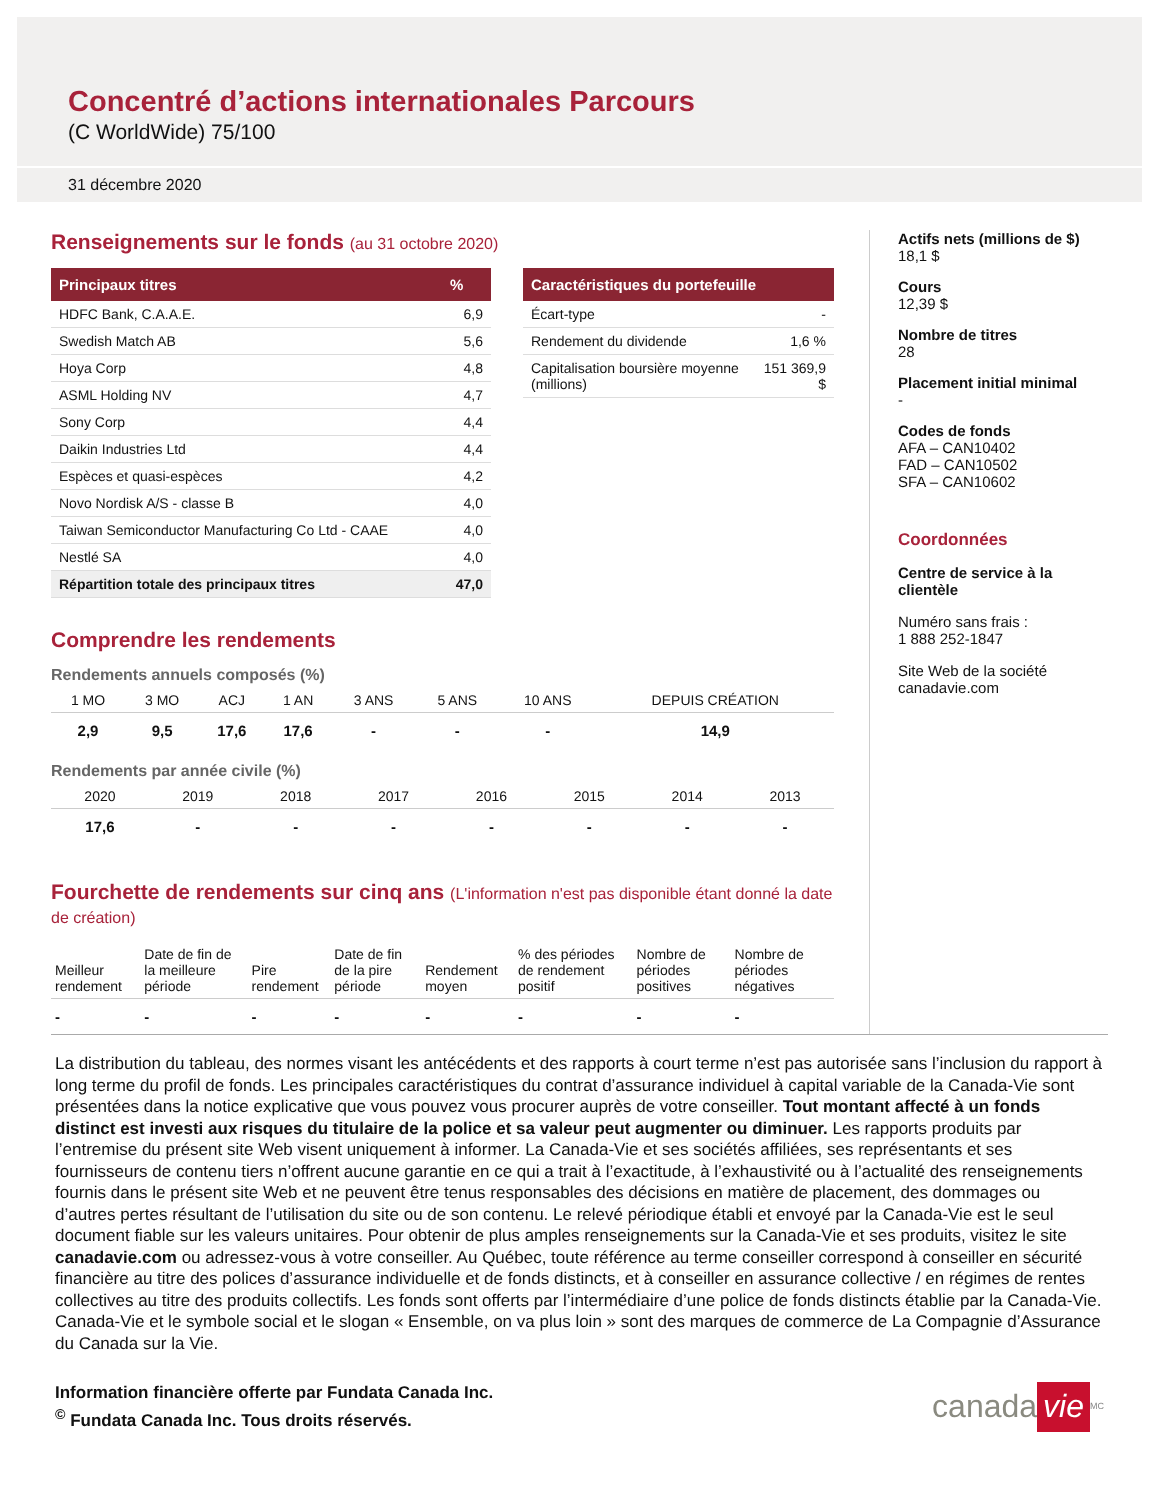Concentré d’actions internationales Parcours
(C WorldWide) 75/100
31 décembre 2020
Renseignements sur le fonds (au 31 octobre 2020)
| Principaux titres | % |
| --- | --- |
| HDFC Bank, C.A.A.E. | 6,9 |
| Swedish Match AB | 5,6 |
| Hoya Corp | 4,8 |
| ASML Holding NV | 4,7 |
| Sony Corp | 4,4 |
| Daikin Industries Ltd | 4,4 |
| Espèces et quasi-espèces | 4,2 |
| Novo Nordisk A/S - classe B | 4,0 |
| Taiwan Semiconductor Manufacturing Co Ltd - CAAE | 4,0 |
| Nestlé SA | 4,0 |
| Répartition totale des principaux titres | 47,0 |
| Caractéristiques du portefeuille | |
| --- | --- |
| Écart-type | - |
| Rendement du dividende | 1,6 % |
| Capitalisation boursière moyenne (millions) | 151 369,9 $ |
Comprendre les rendements
Rendements annuels composés (%)
| 1 MO | 3 MO | ACJ | 1 AN | 3 ANS | 5 ANS | 10 ANS | DEPUIS CRÉATION |
| --- | --- | --- | --- | --- | --- | --- | --- |
| 2,9 | 9,5 | 17,6 | 17,6 | - | - | - | 14,9 |
Rendements par année civile (%)
| 2020 | 2019 | 2018 | 2017 | 2016 | 2015 | 2014 | 2013 |
| --- | --- | --- | --- | --- | --- | --- | --- |
| 17,6 | - | - | - | - | - | - | - |
Fourchette de rendements sur cinq ans (L'information n'est pas disponible étant donné la date de création)
| Meilleur rendement | Date de fin de la meilleure période | Pire rendement | Date de fin de la pire période | Rendement moyen | % des périodes de rendement positif | Nombre de périodes positives | Nombre de périodes négatives |
| --- | --- | --- | --- | --- | --- | --- | --- |
| - | - | - | - | - | - | - | - |
Actifs nets (millions de $)
18,1 $
Cours
12,39 $
Nombre de titres
28
Placement initial minimal
-
Codes de fonds
AFA – CAN10402
FAD – CAN10502
SFA – CAN10602
Coordonnées
Centre de service à la clientèle
Numéro sans frais :
1 888 252-1847
Site Web de la société
canadavie.com
La distribution du tableau, des normes visant les antécédents et des rapports à court terme n’est pas autorisée sans l’inclusion du rapport à long terme du profil de fonds. Les principales caractéristiques du contrat d’assurance individuel à capital variable de la Canada-Vie sont présentées dans la notice explicative que vous pouvez vous procurer auprès de votre conseiller. Tout montant affecté à un fonds distinct est investi aux risques du titulaire de la police et sa valeur peut augmenter ou diminuer. Les rapports produits par l’entremise du présent site Web visent uniquement à informer. La Canada-Vie et ses sociétés affiliées, ses représentants et ses fournisseurs de contenu tiers n’offrent aucune garantie en ce qui a trait à l’exactitude, à l’exhaustivité ou à l’actualité des renseignements fournis dans le présent site Web et ne peuvent être tenus responsables des décisions en matière de placement, des dommages ou d’autres pertes résultant de l’utilisation du site ou de son contenu. Le relevé périodique établi et envoyé par la Canada-Vie est le seul document fiable sur les valeurs unitaires. Pour obtenir de plus amples renseignements sur la Canada-Vie et ses produits, visitez le site canadavie.com ou adressez-vous à votre conseiller. Au Québec, toute référence au terme conseiller correspond à conseiller en sécurité financière au titre des polices d’assurance individuelle et de fonds distincts, et à conseiller en assurance collective / en régimes de rentes collectives au titre des produits collectifs. Les fonds sont offerts par l’intermédiaire d’une police de fonds distincts établie par la Canada-Vie. Canada-Vie et le symbole social et le slogan « Ensemble, on va plus loin » sont des marques de commerce de La Compagnie d’Assurance du Canada sur la Vie.
Information financière offerte par Fundata Canada Inc.
<sup>©</sup> Fundata Canada Inc. Tous droits réservés.
canada vie<sup>MC</sup>